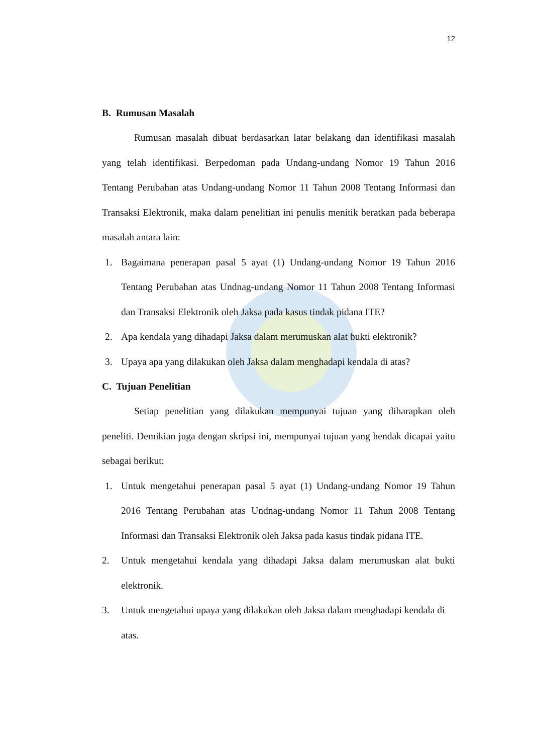12
B. Rumusan Masalah
Rumusan masalah dibuat berdasarkan latar belakang dan identifikasi masalah yang telah identifikasi. Berpedoman pada Undang-undang Nomor 19 Tahun 2016 Tentang Perubahan atas Undang-undang Nomor 11 Tahun 2008 Tentang Informasi dan Transaksi Elektronik, maka dalam penelitian ini penulis menitik beratkan pada beberapa masalah antara lain:
1. Bagaimana penerapan pasal 5 ayat (1) Undang-undang Nomor 19 Tahun 2016 Tentang Perubahan atas Undnag-undang Nomor 11 Tahun 2008 Tentang Informasi dan Transaksi Elektronik oleh Jaksa pada kasus tindak pidana ITE?
2. Apa kendala yang dihadapi Jaksa dalam merumuskan alat bukti elektronik?
3. Upaya apa yang dilakukan oleh Jaksa dalam menghadapi kendala di atas?
C. Tujuan Penelitian
Setiap penelitian yang dilakukan mempunyai tujuan yang diharapkan oleh peneliti. Demikian juga dengan skripsi ini, mempunyai tujuan yang hendak dicapai yaitu sebagai berikut:
1. Untuk mengetahui penerapan pasal 5 ayat (1) Undang-undang Nomor 19 Tahun 2016 Tentang Perubahan atas Undnag-undang Nomor 11 Tahun 2008 Tentang Informasi dan Transaksi Elektronik oleh Jaksa pada kasus tindak pidana ITE.
2. Untuk mengetahui kendala yang dihadapi Jaksa dalam merumuskan alat bukti elektronik.
3. Untuk mengetahui upaya yang dilakukan oleh Jaksa dalam menghadapi kendala di atas.